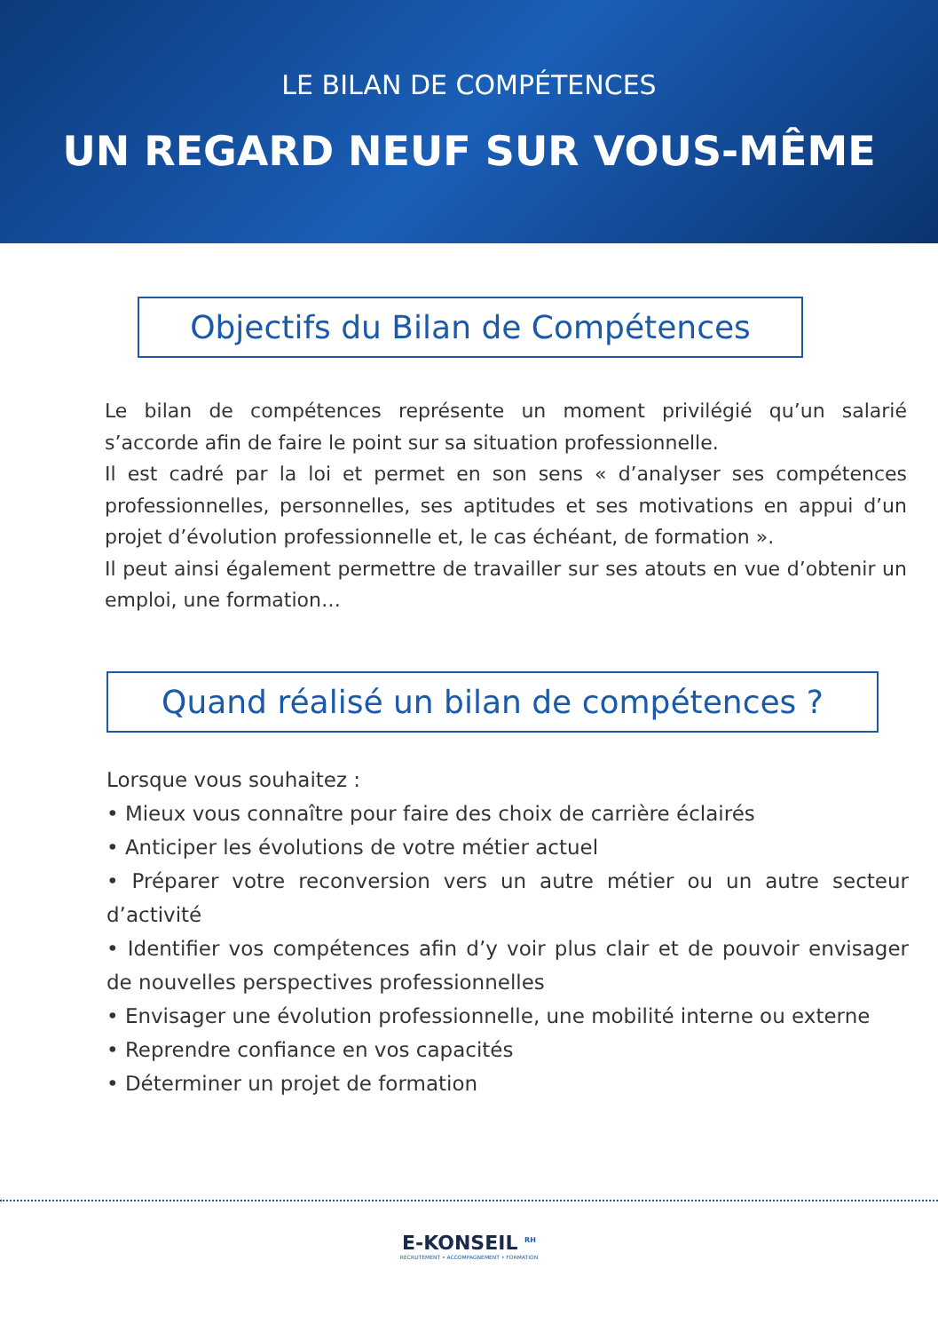LE BILAN DE COMPÉTENCES
UN REGARD NEUF SUR VOUS-MÊME
Objectifs du Bilan de Compétences
Le bilan de compétences représente un moment privilégié qu’un salarié s’accorde afin de faire le point sur sa situation professionnelle.
Il est cadré par la loi et permet en son sens « d’analyser ses compétences professionnelles, personnelles, ses aptitudes et ses motivations en appui d’un projet d’évolution professionnelle et, le cas échéant, de formation ».
Il peut ainsi également permettre de travailler sur ses atouts en vue d’obtenir un emploi, une formation…
Quand réalisé un bilan de compétences ?
Lorsque vous souhaitez :
• Mieux vous connaître pour faire des choix de carrière éclairés
• Anticiper les évolutions de votre métier actuel
• Préparer votre reconversion vers un autre métier ou un autre secteur d’activité
• Identifier vos compétences afin d’y voir plus clair et de pouvoir envisager de nouvelles perspectives professionnelles
• Envisager une évolution professionnelle, une mobilité interne ou externe
• Reprendre confiance en vos capacités
• Déterminer un projet de formation
E-KONSEIL <sup>RH</sup>
RECRUTEMENT • ACCOMPAGNEMENT • FORMATION